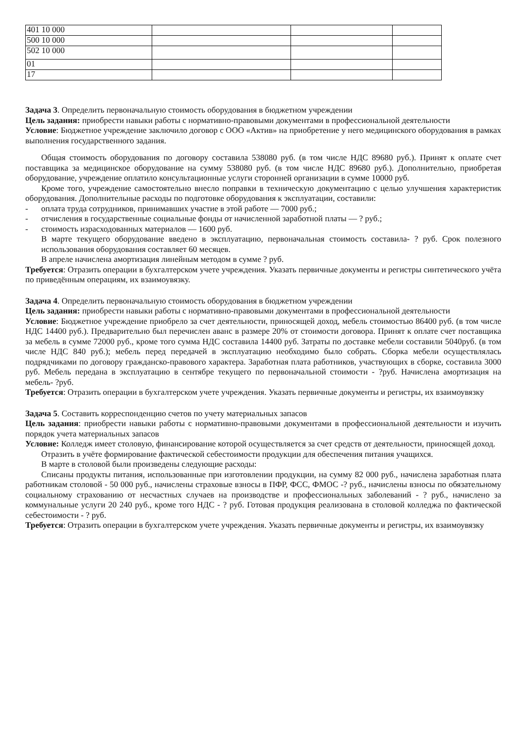| 401 10 000 | | | |
| 500 10 000 | | | |
| 502 10 000 | | | |
| 01 | | | |
| 17 | | | |
Задача 3. Определить первоначальную стоимость оборудования в бюджетном учреждении
Цель задания: приобрести навыки работы с нормативно-правовыми документами в профессиональной деятельности
Условие: Бюджетное учреждение заключило договор с ООО «Актив» на приобретение у него медицинского оборудования в рамках выполнения государственного задания.
Общая стоимость оборудования по договору составила 538080 руб. (в том числе НДС 89680 руб.). Принят к оплате счет поставщика за медицинское оборудование на сумму 538080 руб. (в том числе НДС 89680 руб.). Дополнительно, приобретая оборудование, учреждение оплатило консультационные услуги сторонней организации в сумме 10000 руб.
Кроме того, учреждение самостоятельно внесло поправки в техническую документацию с целью улучшения характеристик оборудования. Дополнительные расходы по подготовке оборудования к эксплуатации, составили:
- оплата труда сотрудников, принимавших участие в этой работе — 7000 руб.;
- отчисления в государственные социальные фонды от начисленной заработной платы — ? руб.;
- стоимость израсходованных материалов — 1600 руб.
В марте текущего оборудование введено в эксплуатацию, первоначальная стоимость составила- ? руб. Срок полезного использования оборудования составляет 60 месяцев.
В апреле начислена амортизация линейным методом в сумме ? руб.
Требуется: Отразить операции в бухгалтерском учете учреждения. Указать первичные документы и регистры синтетического учёта по приведённым операциям, их взаимоувязку.
Задача 4. Определить первоначальную стоимость оборудования в бюджетном учреждении
Цель задания: приобрести навыки работы с нормативно-правовыми документами в профессиональной деятельности
Условие: Бюджетное учреждение приобрело за счет деятельности, приносящей доход, мебель стоимостью 86400 руб. (в том числе НДС 14400 руб.). Предварительно был перечислен аванс в размере 20% от стоимости договора. Принят к оплате счет поставщика за мебель в сумме 72000 руб., кроме того сумма НДС составила 14400 руб. Затраты по доставке мебели составили 5040руб. (в том числе НДС 840 руб.); мебель перед передачей в эксплуатацию необходимо было собрать. Сборка мебели осуществлялась подрядчиками по договору гражданско-правового характера. Заработная плата работников, участвующих в сборке, составила 3000 руб. Мебель передана в эксплуатацию в сентябре текущего по первоначальной стоимости - ?руб. Начислена амортизация на мебель- ?руб.
Требуется: Отразить операции в бухгалтерском учете учреждения. Указать первичные документы и регистры, их взаимоувязку
Задача 5. Составить корреспонденцию счетов по учету материальных запасов
Цель задания: приобрести навыки работы с нормативно-правовыми документами в профессиональной деятельности и изучить порядок учета материальных запасов
Условие: Колледж имеет столовую, финансирование которой осуществляется за счет средств от деятельности, приносящей доход.
Отразить в учёте формирование фактической себестоимости продукции для обеспечения питания учащихся.
В марте в столовой были произведены следующие расходы:
Списаны продукты питания, использованные при изготовлении продукции, на сумму 82 000 руб., начислена заработная плата работникам столовой - 50 000 руб., начислены страховые взносы в ПФР, ФСС, ФМОС -? руб., начислены взносы по обязательному социальному страхованию от несчастных случаев на производстве и профессиональных заболеваний - ? руб., начислено за коммунальные услуги 20 240 руб., кроме того НДС - ? руб. Готовая продукция реализована в столовой колледжа по фактической себестоимости - ? руб.
Требуется: Отразить операции в бухгалтерском учете учреждения. Указать первичные документы и регистры, их взаимоувязку